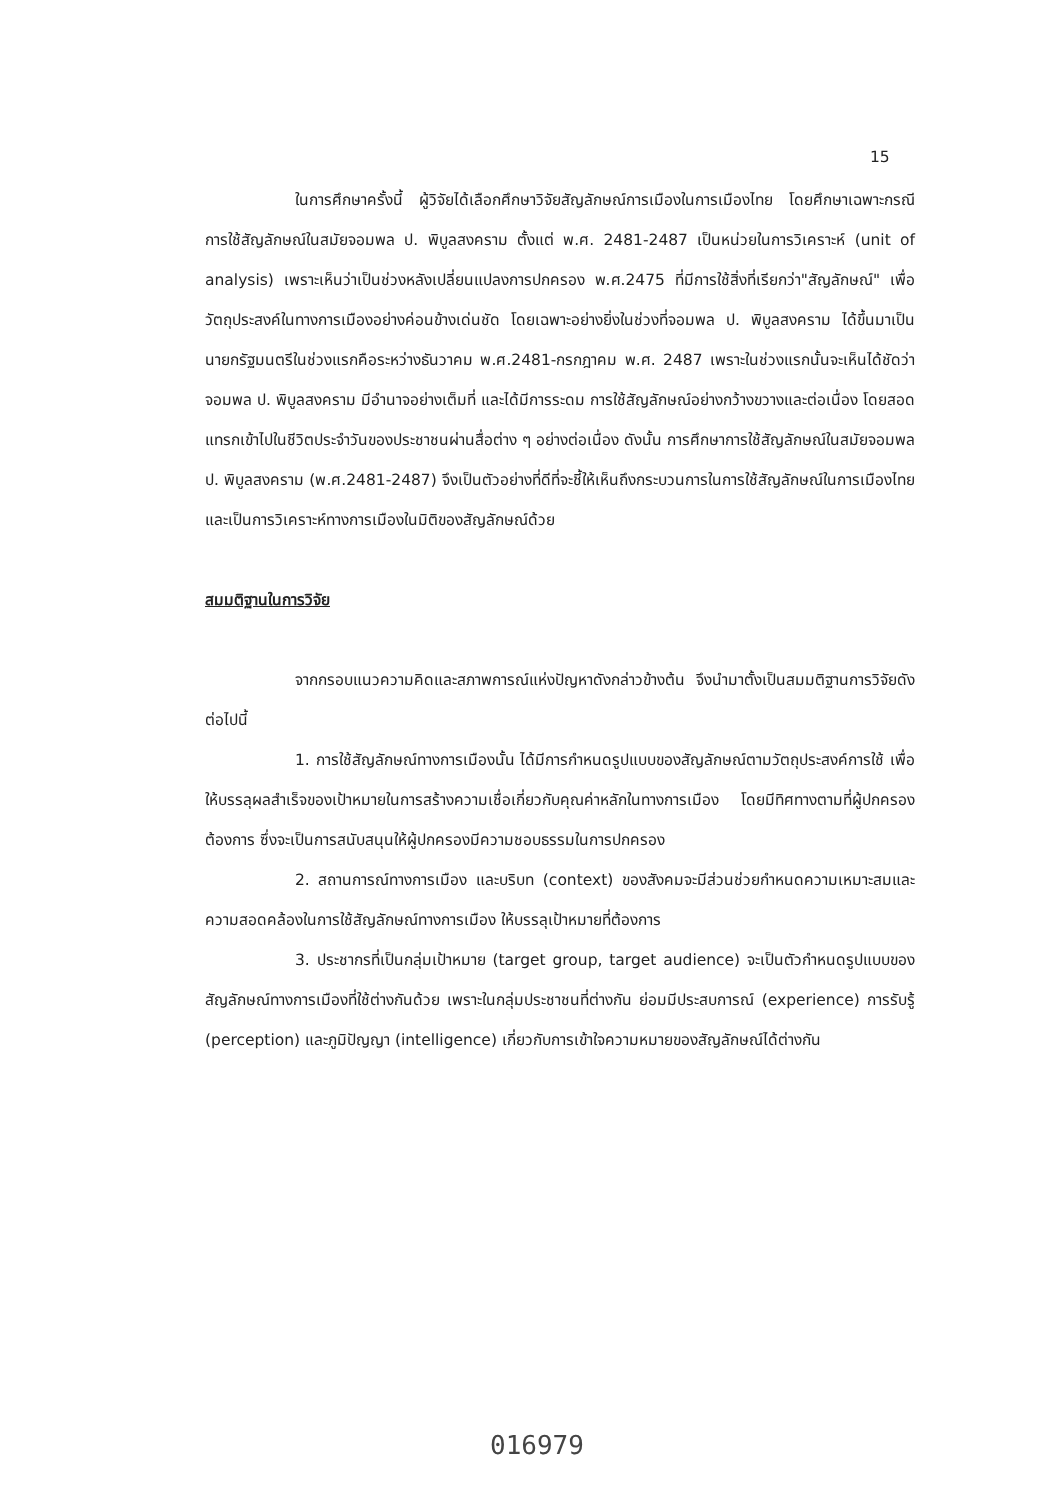15
ในการศึกษาครั้งนี้ ผู้วิจัยได้เลือกศึกษาวิจัยสัญลักษณ์การเมืองในการเมืองไทย โดยศึกษาเฉพาะกรณีการใช้สัญลักษณ์ในสมัยจอมพล ป. พิบูลสงคราม ตั้งแต่ พ.ศ. 2481-2487 เป็นหน่วยในการวิเคราะห์ (unit of analysis) เพราะเห็นว่าเป็นช่วงหลังเปลี่ยนแปลงการปกครอง พ.ศ.2475 ที่มีการใช้สิ่งที่เรียกว่า"สัญลักษณ์" เพื่อวัตถุประสงค์ในทางการเมืองอย่างค่อนข้างเด่นชัด โดยเฉพาะอย่างยิ่งในช่วงที่จอมพล ป. พิบูลสงคราม ได้ขึ้นมาเป็นนายกรัฐมนตรีในช่วงแรกคือระหว่างธันวาคม พ.ศ.2481-กรกฎาคม พ.ศ. 2487 เพราะในช่วงแรกนั้นจะเห็นได้ชัดว่า จอมพล ป. พิบูลสงคราม มีอำนาจอย่างเต็มที่ และได้มีการระดม การใช้สัญลักษณ์อย่างกว้างขวางและต่อเนื่อง โดยสอดแทรกเข้าไปในชีวิตประจำวันของประชาชนผ่านสื่อต่าง ๆ อย่างต่อเนื่อง ดังนั้น การศึกษาการใช้สัญลักษณ์ในสมัยจอมพล ป. พิบูลสงคราม (พ.ศ.2481-2487) จึงเป็นตัวอย่างที่ดีที่จะชี้ให้เห็นถึงกระบวนการในการใช้สัญลักษณ์ในการเมืองไทย และเป็นการวิเคราะห์ทางการเมืองในมิติของสัญลักษณ์ด้วย
สมมติฐานในการวิจัย
จากกรอบแนวความคิดและสภาพการณ์แห่งปัญหาดังกล่าวข้างต้น จึงนำมาตั้งเป็นสมมติฐานการวิจัยดังต่อไปนี้
1. การใช้สัญลักษณ์ทางการเมืองนั้น ได้มีการกำหนดรูปแบบของสัญลักษณ์ตามวัตถุประสงค์การใช้ เพื่อให้บรรลุผลสำเร็จของเป้าหมายในการสร้างความเชื่อเกี่ยวกับคุณค่าหลักในทางการเมือง โดยมีทิศทางตามที่ผู้ปกครองต้องการ ซึ่งจะเป็นการสนับสนุนให้ผู้ปกครองมีความชอบธรรมในการปกครอง
2. สถานการณ์ทางการเมือง และบริบท (context) ของสังคมจะมีส่วนช่วยกำหนดความเหมาะสมและความสอดคล้องในการใช้สัญลักษณ์ทางการเมือง ให้บรรลุเป้าหมายที่ต้องการ
3. ประชากรที่เป็นกลุ่มเป้าหมาย (target group, target audience) จะเป็นตัวกำหนดรูปแบบของสัญลักษณ์ทางการเมืองที่ใช้ต่างกันด้วย เพราะในกลุ่มประชาชนที่ต่างกัน ย่อมมีประสบการณ์ (experience) การรับรู้ (perception) และภูมิปัญญา (intelligence) เกี่ยวกับการเข้าใจความหมายของสัญลักษณ์ได้ต่างกัน
016979